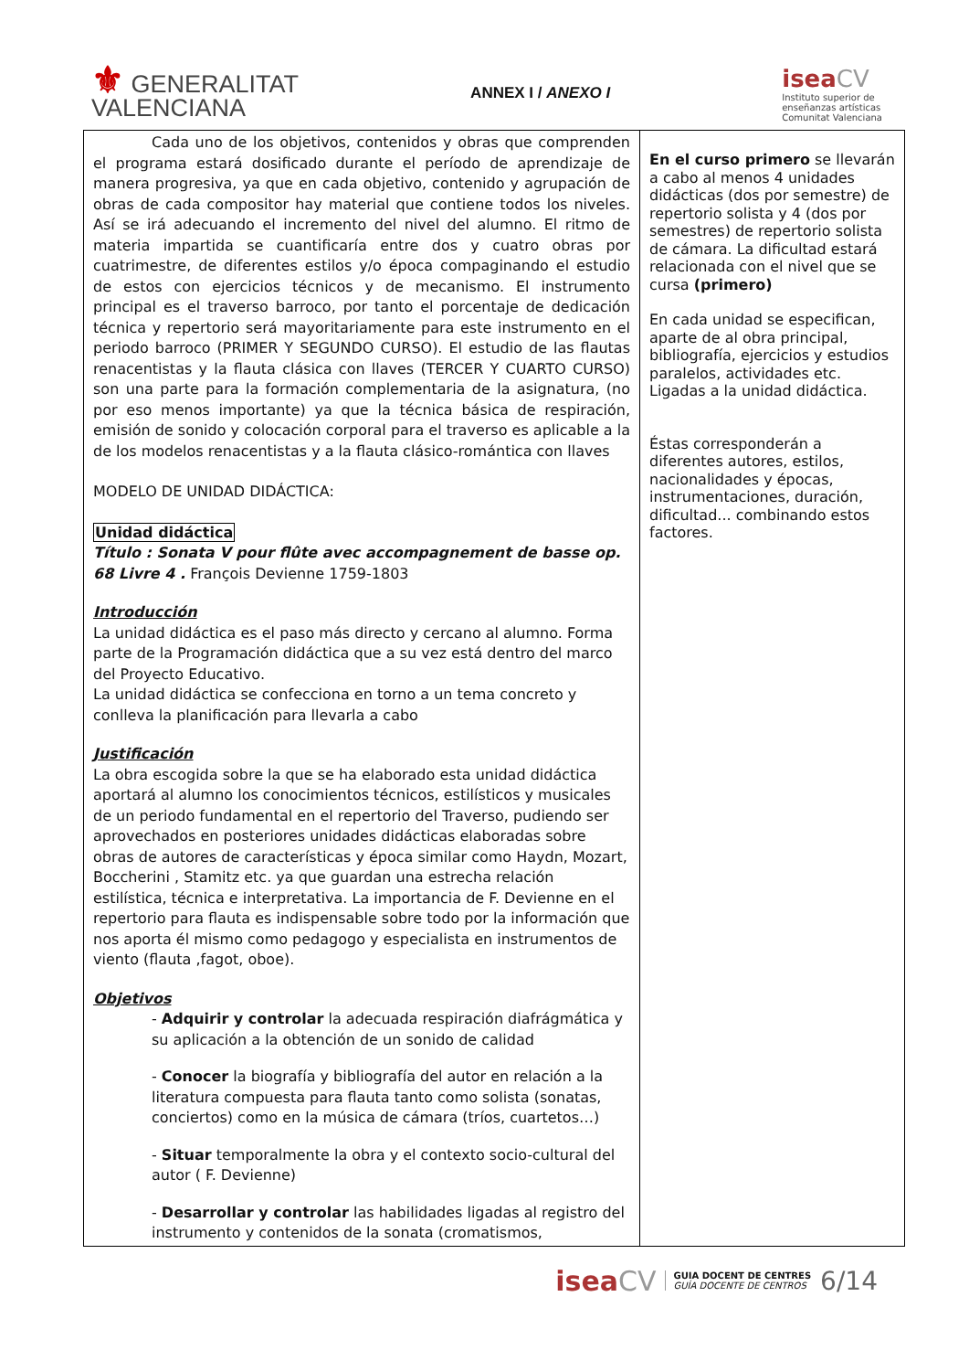⚜ GENERALITAT
VALENCIANA
ANNEX I / ANEXO I
iseaCV
Instituto superior de
enseñanzas artísticas
Comunitat Valenciana
| Cada uno de los objetivos, contenidos y obras que comprenden el programa estará dosificado durante el período de aprendizaje de manera progresiva, ya que en cada objetivo, contenido y agrupación de obras de cada compositor hay material que contiene todos los niveles. Así se irá adecuando el incremento del nivel del alumno. El ritmo de materia impartida se cuantificaría entre dos y cuatro obras por cuatrimestre, de diferentes estilos y/o época compaginando el estudio de estos con ejercicios técnicos y de mecanismo. El instrumento principal es el traverso barroco, por tanto el porcentaje de dedicación técnica y repertorio será mayoritariamente para este instrumento en el periodo barroco (PRIMER Y SEGUNDO CURSO). El estudio de las flautas renacentistas y la flauta clásica con llaves (TERCER Y CUARTO CURSO) son una parte para la formación complementaria de la asignatura, (no por eso menos importante) ya que la técnica básica de respiración, emisión de sonido y colocación corporal para el traverso es aplicable a la de los modelos renacentistas y a la flauta clásico-romántica con llaves MODELO DE UNIDAD DIDÁCTICA: Unidad didáctica Título : Sonata V pour flûte avec accompagnement de basse op. 68 Livre 4 . François Devienne 1759-1803 Introducción La unidad didáctica es el paso más directo y cercano al alumno. Forma parte de la Programación didáctica que a su vez está dentro del marco del Proyecto Educativo. La unidad didáctica se confecciona en torno a un tema concreto y conlleva la planificación para llevarla a cabo Justificación La obra escogida sobre la que se ha elaborado esta unidad didáctica aportará al alumno los conocimientos técnicos, estilísticos y musicales de un periodo fundamental en el repertorio del Traverso, pudiendo ser aprovechados en posteriores unidades didácticas elaboradas sobre obras de autores de características y época similar como Haydn, Mozart, Boccherini , Stamitz etc. ya que guardan una estrecha relación estilística, técnica e interpretativa. La importancia de F. Devienne en el repertorio para flauta es indispensable sobre todo por la información que nos aporta él mismo como pedagogo y especialista en instrumentos de viento (flauta ,fagot, oboe). Objetivos - Adquirir y controlar la adecuada respiración diafrágmática y su aplicación a la obtención de un sonido de calidad - Conocer la biografía y bibliografía del autor en relación a la literatura compuesta para flauta tanto como solista (sonatas, conciertos) como en la música de cámara (tríos, cuartetos…) - Situar temporalmente la obra y el contexto socio-cultural del autor ( F. Devienne) - Desarrollar y controlar las habilidades ligadas al registro del instrumento y contenidos de la sonata (cromatismos, | En el curso primero se llevarán a cabo al menos 4 unidades didácticas (dos por semestre) de repertorio solista y 4 (dos por semestres) de repertorio solista de cámara. La dificultad estará relacionada con el nivel que se cursa (primero) En cada unidad se especifican, aparte de al obra principal, bibliografía, ejercicios y estudios paralelos, actividades etc. Ligadas a la unidad didáctica. Éstas corresponderán a diferentes autores, estilos, nacionalidades y épocas, instrumentaciones, duración, dificultad... combinando estos factores. |
iseaCV GUIA DOCENT DE CENTRES
GUÍA DOCENTE DE CENTROS 6/14